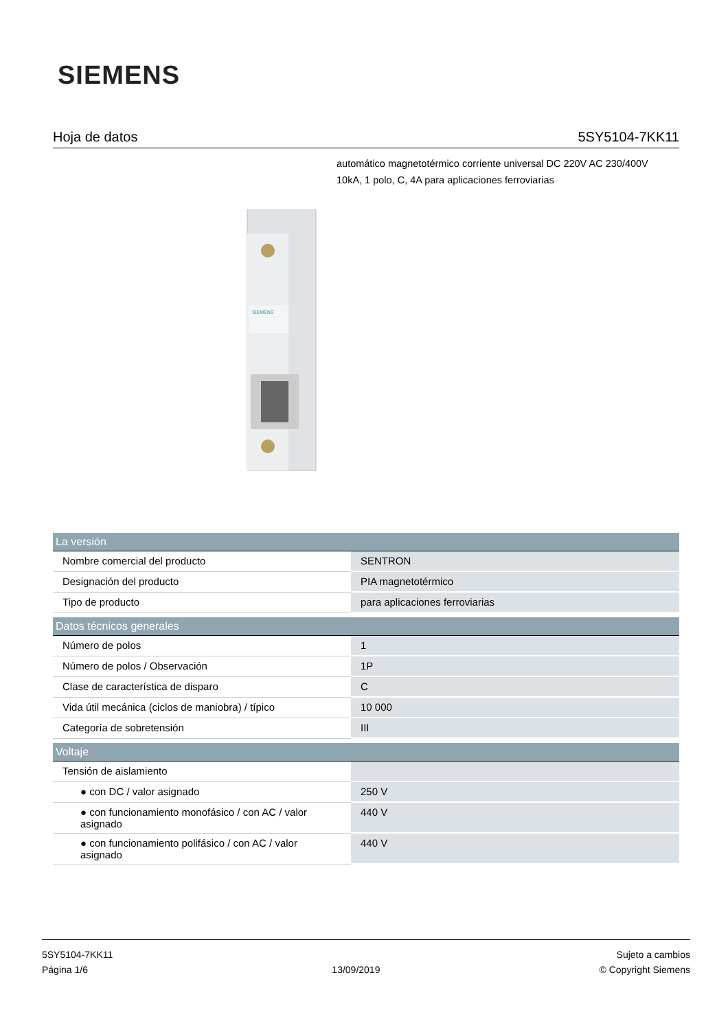SIEMENS
Hoja de datos 5SY5104-7KK11
automático magnetotérmico corriente universal DC 220V AC 230/400V 10kA, 1 polo, C, 4A para aplicaciones ferroviarias
SIEMENS
| La versión | |
| --- | --- |
| Nombre comercial del producto | SENTRON |
| Designación del producto | PIA magnetotérmico |
| Tipo de producto | para aplicaciones ferroviarias |
| Datos técnicos generales | |
| Número de polos | 1 |
| Número de polos / Observación | 1P |
| Clase de característica de disparo | C |
| Vida útil mecánica (ciclos de maniobra) / típico | 10 000 |
| Categoría de sobretensión | III |
| Voltaje | |
| Tensión de aislamiento | |
| ● con DC / valor asignado | 250 V |
| ● con funcionamiento monofásico / con AC / valor asignado | 440 V |
| ● con funcionamiento polifásico / con AC / valor asignado | 440 V |
5SY5104-7KK11
Página 1/6
13/09/2019
Sujeto a cambios
© Copyright Siemens